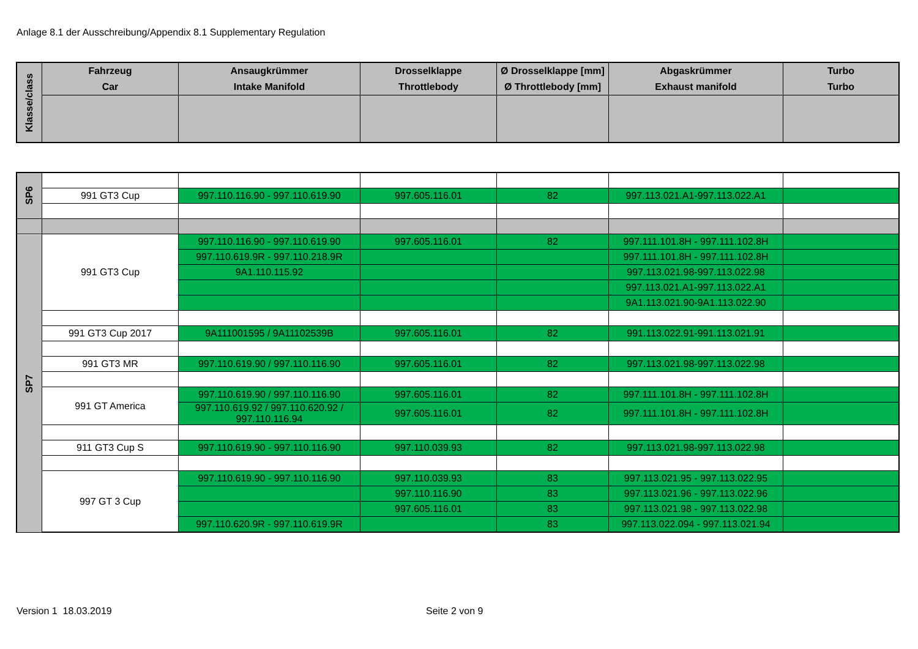Anlage 8.1 der Ausschreibung/Appendix 8.1 Supplementary Regulation
| Klasse/class | Fahrzeug Car | Ansaugkrümmer Intake Manifold | Drosselklappe Throttlebody | Ø Drosselklappe [mm] Ø Throttlebody [mm] | Abgaskrümmer Exhaust manifold | Turbo Turbo |
| --- | --- | --- | --- | --- | --- | --- |
| SP6 | | | | | | |
| | 991 GT3 Cup | 997.110.116.90 - 997.110.619.90 | 997.605.116.01 | 82 | 997.113.021.A1-997.113.022.A1 | |
| SP7 | 991 GT3 Cup | 997.110.116.90 - 997.110.619.90 | 997.605.116.01 | 82 | 997.111.101.8H - 997.111.102.8H | |
| | | 997.110.619.9R - 997.110.218.9R | | | 997.111.101.8H - 997.111.102.8H | |
| | | 9A1.110.115.92 | | | 997.113.021.98-997.113.022.98 | |
| | | | | | 997.113.021.A1-997.113.022.A1 | |
| | | | | | 9A1.113.021.90-9A1.113.022.90 | |
| | 991 GT3 Cup 2017 | 9A111001595 / 9A11102539B | 997.605.116.01 | 82 | 991.113.022.91-991.113.021.91 | |
| | 991 GT3 MR | 997.110.619.90 / 997.110.116.90 | 997.605.116.01 | 82 | 997.113.021.98-997.113.022.98 | |
| | 991 GT America | 997.110.619.90 / 997.110.116.90 | 997.605.116.01 | 82 | 997.111.101.8H - 997.111.102.8H | |
| | | 997.110.619.92 / 997.110.620.92 / 997.110.116.94 | 997.605.116.01 | 82 | 997.111.101.8H - 997.111.102.8H | |
| | 911 GT3 Cup S | 997.110.619.90 - 997.110.116.90 | 997.110.039.93 | 82 | 997.113.021.98-997.113.022.98 | |
| | 997 GT 3 Cup | 997.110.619.90 - 997.110.116.90 | 997.110.039.93 | 83 | 997.113.021.95 - 997.113.022.95 | |
| | | | 997.110.116.90 | 83 | 997.113.021.96 - 997.113.022.96 | |
| | | | 997.605.116.01 | 83 | 997.113.021.98 - 997.113.022.98 | |
| | | 997.110.620.9R - 997.110.619.9R | | 83 | 997.113.022.094 - 997.113.021.94 | |
Version 1 18.03.2019 Seite 2 von 9